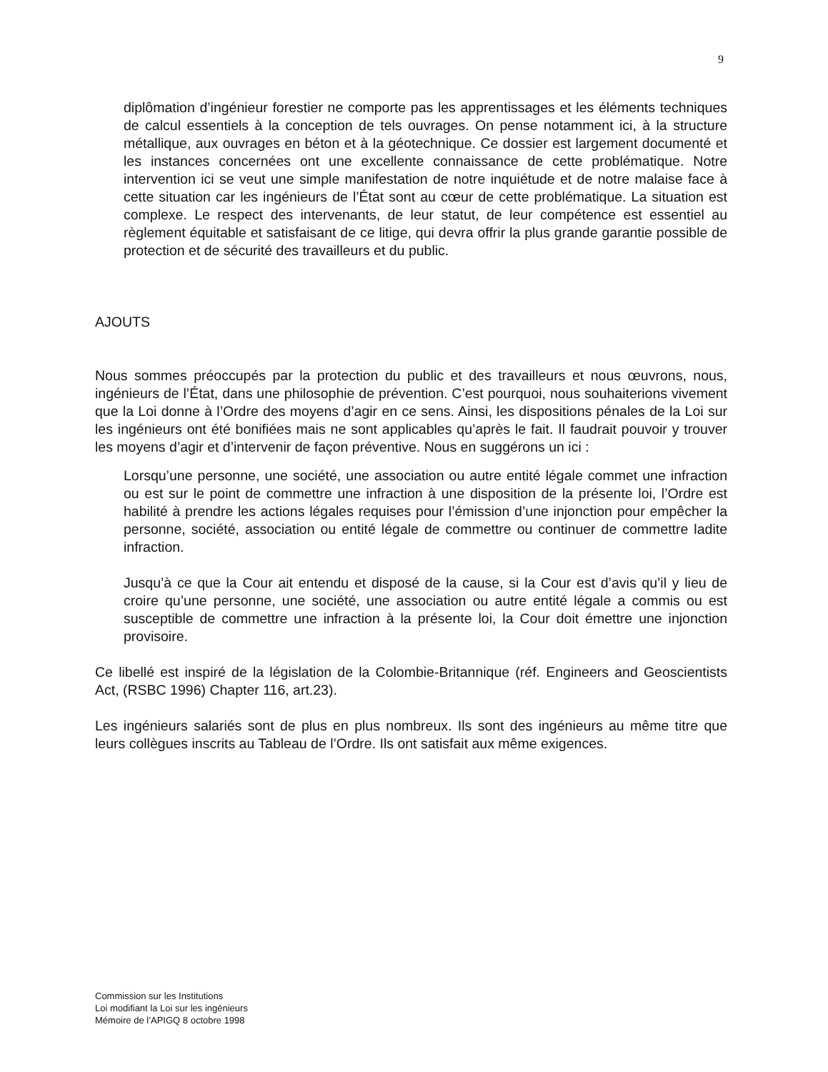9
diplômation d’ingénieur forestier ne comporte pas les apprentissages et les éléments techniques de calcul essentiels à la conception de tels ouvrages. On pense notamment ici, à la structure métallique, aux ouvrages en béton et à la géotechnique. Ce dossier est largement documenté et les instances concernées ont une excellente connaissance de cette problématique. Notre intervention ici se veut une simple manifestation de notre inquiétude et de notre malaise face à cette situation car les ingénieurs de l’État sont au cœur de cette problématique. La situation est complexe. Le respect des intervenants, de leur statut, de leur compétence est essentiel au règlement équitable et satisfaisant de ce litige, qui devra offrir la plus grande garantie possible de protection et de sécurité des travailleurs et du public.
AJOUTS
Nous sommes préoccupés par la protection du public et des travailleurs et nous œuvrons, nous, ingénieurs de l’État, dans une philosophie de prévention. C’est pourquoi, nous souhaiterions vivement que la Loi donne à l’Ordre des moyens d’agir en ce sens. Ainsi, les dispositions pénales de la Loi sur les ingénieurs ont été bonifiées mais ne sont applicables qu’après le fait. Il faudrait pouvoir y trouver les moyens d’agir et d’intervenir de façon préventive. Nous en suggérons un ici :
Lorsqu’une personne, une société, une association ou autre entité légale commet une infraction ou est sur le point de commettre une infraction à une disposition de la présente loi, l’Ordre est habilité à prendre les actions légales requises pour l’émission d’une injonction pour empêcher la personne, société, association ou entité légale de commettre ou continuer de commettre ladite infraction.
Jusqu’à ce que la Cour ait entendu et disposé de la cause, si la Cour est d’avis qu’il y lieu de croire qu’une personne, une société, une association ou autre entité légale a commis ou est susceptible de commettre une infraction à la présente loi, la Cour doit émettre une injonction provisoire.
Ce libellé est inspiré de la législation de la Colombie-Britannique (réf. Engineers and Geoscientists Act, (RSBC 1996) Chapter 116, art.23).
Les ingénieurs salariés sont de plus en plus nombreux. Ils sont des ingénieurs au même titre que leurs collègues inscrits au Tableau de l’Ordre. Ils ont satisfait aux même exigences.
Commission sur les Institutions
Loi modifiant la Loi sur les ingénieurs
Mémoire de l’APIGQ 8 octobre 1998